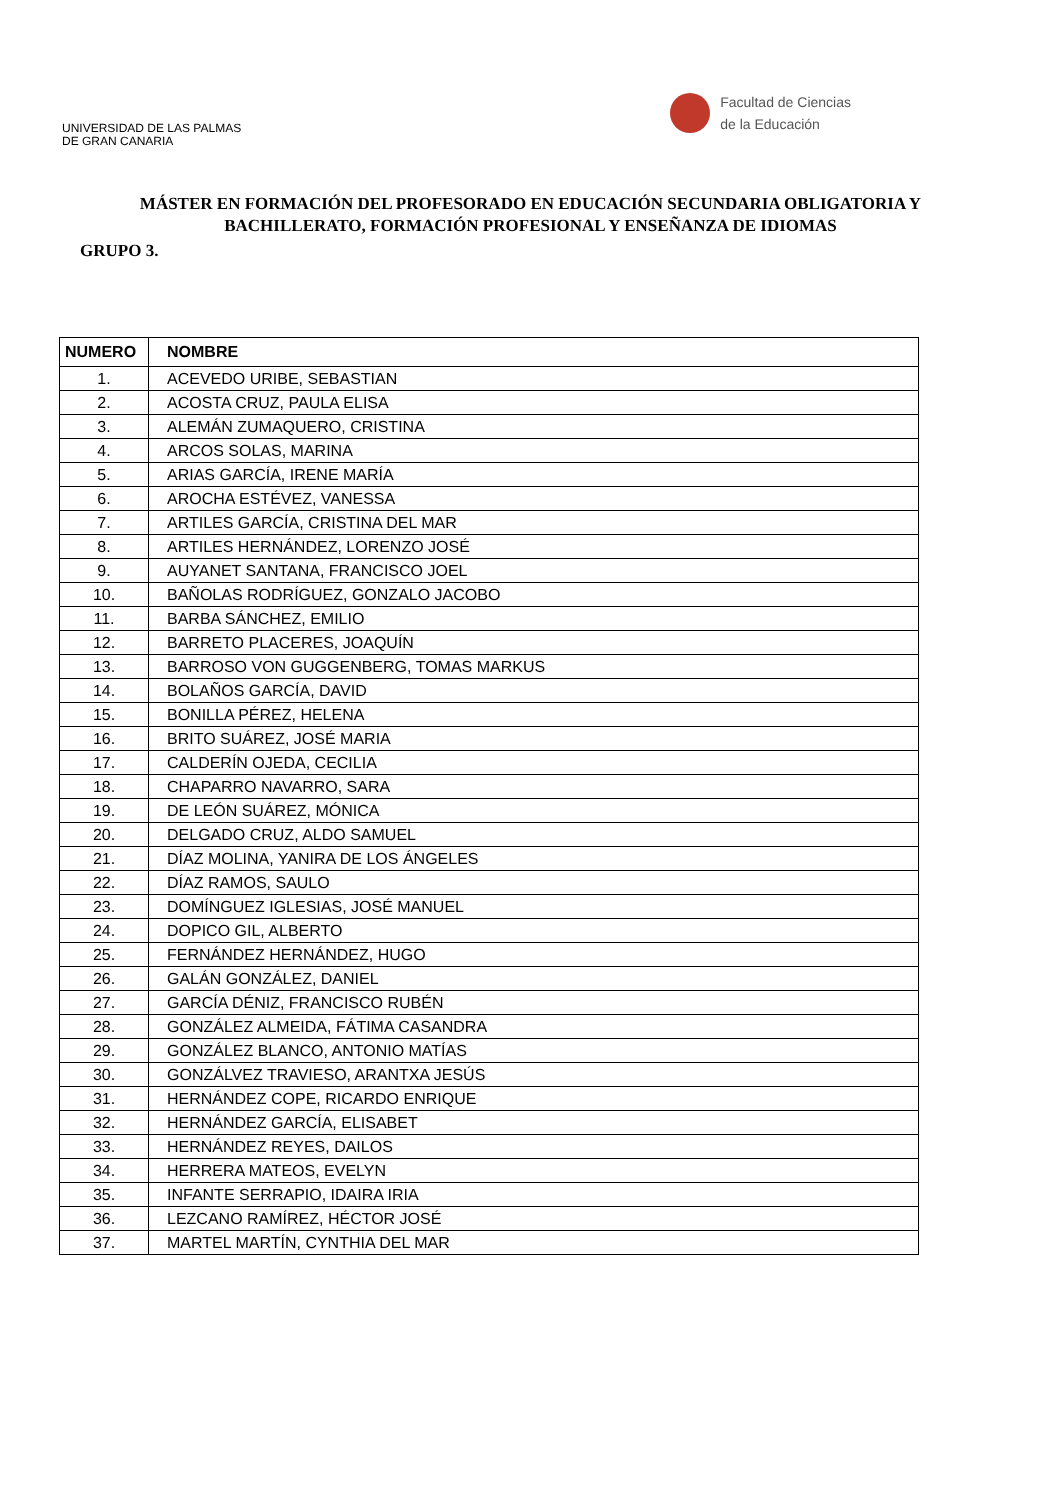UNIVERSIDAD DE LAS PALMAS
DE GRAN CANARIA
Facultad de Ciencias
de la Educación
MÁSTER EN FORMACIÓN DEL PROFESORADO EN EDUCACIÓN SECUNDARIA OBLIGATORIA Y BACHILLERATO, FORMACIÓN PROFESIONAL Y ENSEÑANZA DE IDIOMAS
GRUPO 3.
| NUMERO | NOMBRE |
| --- | --- |
| 1. | ACEVEDO URIBE, SEBASTIAN |
| 2. | ACOSTA CRUZ, PAULA ELISA |
| 3. | ALEMÁN ZUMAQUERO, CRISTINA |
| 4. | ARCOS SOLAS, MARINA |
| 5. | ARIAS GARCÍA, IRENE MARÍA |
| 6. | AROCHA ESTÉVEZ, VANESSA |
| 7. | ARTILES GARCÍA, CRISTINA DEL MAR |
| 8. | ARTILES HERNÁNDEZ, LORENZO JOSÉ |
| 9. | AUYANET SANTANA, FRANCISCO JOEL |
| 10. | BAÑOLAS RODRÍGUEZ, GONZALO JACOBO |
| 11. | BARBA SÁNCHEZ, EMILIO |
| 12. | BARRETO PLACERES, JOAQUÍN |
| 13. | BARROSO VON GUGGENBERG, TOMAS MARKUS |
| 14. | BOLAÑOS GARCÍA, DAVID |
| 15. | BONILLA PÉREZ, HELENA |
| 16. | BRITO SUÁREZ, JOSÉ MARIA |
| 17. | CALDERÍN OJEDA, CECILIA |
| 18. | CHAPARRO NAVARRO, SARA |
| 19. | DE LEÓN SUÁREZ, MÓNICA |
| 20. | DELGADO CRUZ, ALDO SAMUEL |
| 21. | DÍAZ MOLINA, YANIRA DE LOS ÁNGELES |
| 22. | DÍAZ RAMOS, SAULO |
| 23. | DOMÍNGUEZ IGLESIAS, JOSÉ MANUEL |
| 24. | DOPICO GIL, ALBERTO |
| 25. | FERNÁNDEZ HERNÁNDEZ, HUGO |
| 26. | GALÁN GONZÁLEZ, DANIEL |
| 27. | GARCÍA DÉNIZ, FRANCISCO RUBÉN |
| 28. | GONZÁLEZ ALMEIDA, FÁTIMA CASANDRA |
| 29. | GONZÁLEZ BLANCO, ANTONIO MATÍAS |
| 30. | GONZÁLVEZ TRAVIESO, ARANTXA JESÚS |
| 31. | HERNÁNDEZ COPE, RICARDO ENRIQUE |
| 32. | HERNÁNDEZ GARCÍA, ELISABET |
| 33. | HERNÁNDEZ REYES, DAILOS |
| 34. | HERRERA MATEOS, EVELYN |
| 35. | INFANTE SERRAPIO, IDAIRA IRIA |
| 36. | LEZCANO RAMÍREZ, HÉCTOR JOSÉ |
| 37. | MARTEL MARTÍN, CYNTHIA DEL MAR |